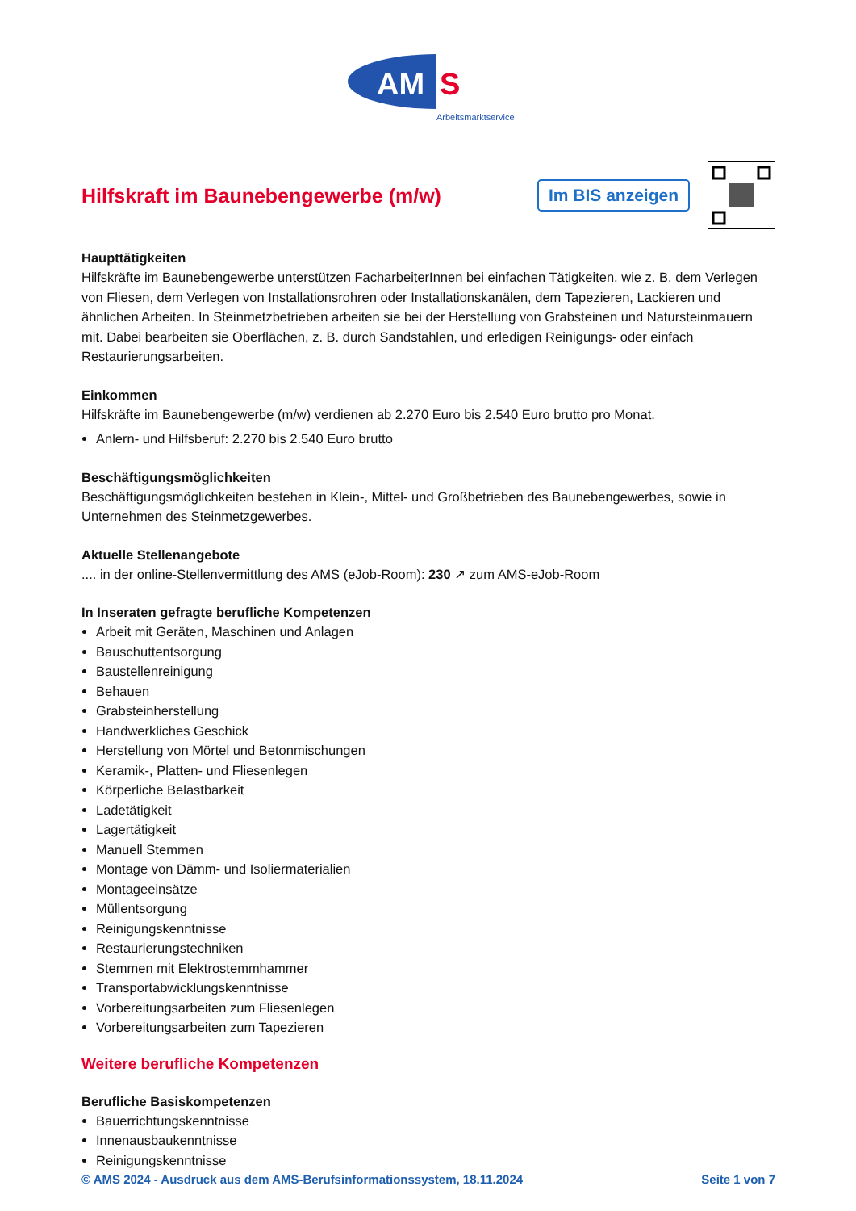AM
S
Arbeitsmarktservice
Hilfskraft im Baunebengewerbe (m/w)
Im BIS anzeigen
Haupttätigkeiten
Hilfskräfte im Baunebengewerbe unterstützen FacharbeiterInnen bei einfachen Tätigkeiten, wie z. B. dem Verlegen von Fliesen, dem Verlegen von Installationsrohren oder Installationskanälen, dem Tapezieren, Lackieren und ähnlichen Arbeiten. In Steinmetzbetrieben arbeiten sie bei der Herstellung von Grabsteinen und Natursteinmauern mit. Dabei bearbeiten sie Oberflächen, z. B. durch Sandstahlen, und erledigen Reinigungs- oder einfach Restaurierungsarbeiten.
Einkommen
Hilfskräfte im Baunebengewerbe (m/w) verdienen ab 2.270 Euro bis 2.540 Euro brutto pro Monat.
Anlern- und Hilfsberuf: 2.270 bis 2.540 Euro brutto
Beschäftigungsmöglichkeiten
Beschäftigungsmöglichkeiten bestehen in Klein-, Mittel- und Großbetrieben des Baunebengewerbes, sowie in Unternehmen des Steinmetzgewerbes.
Aktuelle Stellenangebote
.... in der online-Stellenvermittlung des AMS (eJob-Room): 230 ↗ zum AMS-eJob-Room
In Inseraten gefragte berufliche Kompetenzen
Arbeit mit Geräten, Maschinen und Anlagen
Bauschuttentsorgung
Baustellenreinigung
Behauen
Grabsteinherstellung
Handwerkliches Geschick
Herstellung von Mörtel und Betonmischungen
Keramik-, Platten- und Fliesenlegen
Körperliche Belastbarkeit
Ladetätigkeit
Lagertätigkeit
Manuell Stemmen
Montage von Dämm- und Isoliermaterialien
Montageeinsätze
Müllentsorgung
Reinigungskenntnisse
Restaurierungstechniken
Stemmen mit Elektrostemmhammer
Transportabwicklungskenntnisse
Vorbereitungsarbeiten zum Fliesenlegen
Vorbereitungsarbeiten zum Tapezieren
Weitere berufliche Kompetenzen
Berufliche Basiskompetenzen
Bauerrichtungskenntnisse
Innenausbaukenntnisse
Reinigungskenntnisse
© AMS 2024 - Ausdruck aus dem AMS-Berufsinformationssystem, 18.11.2024 Seite 1 von 7